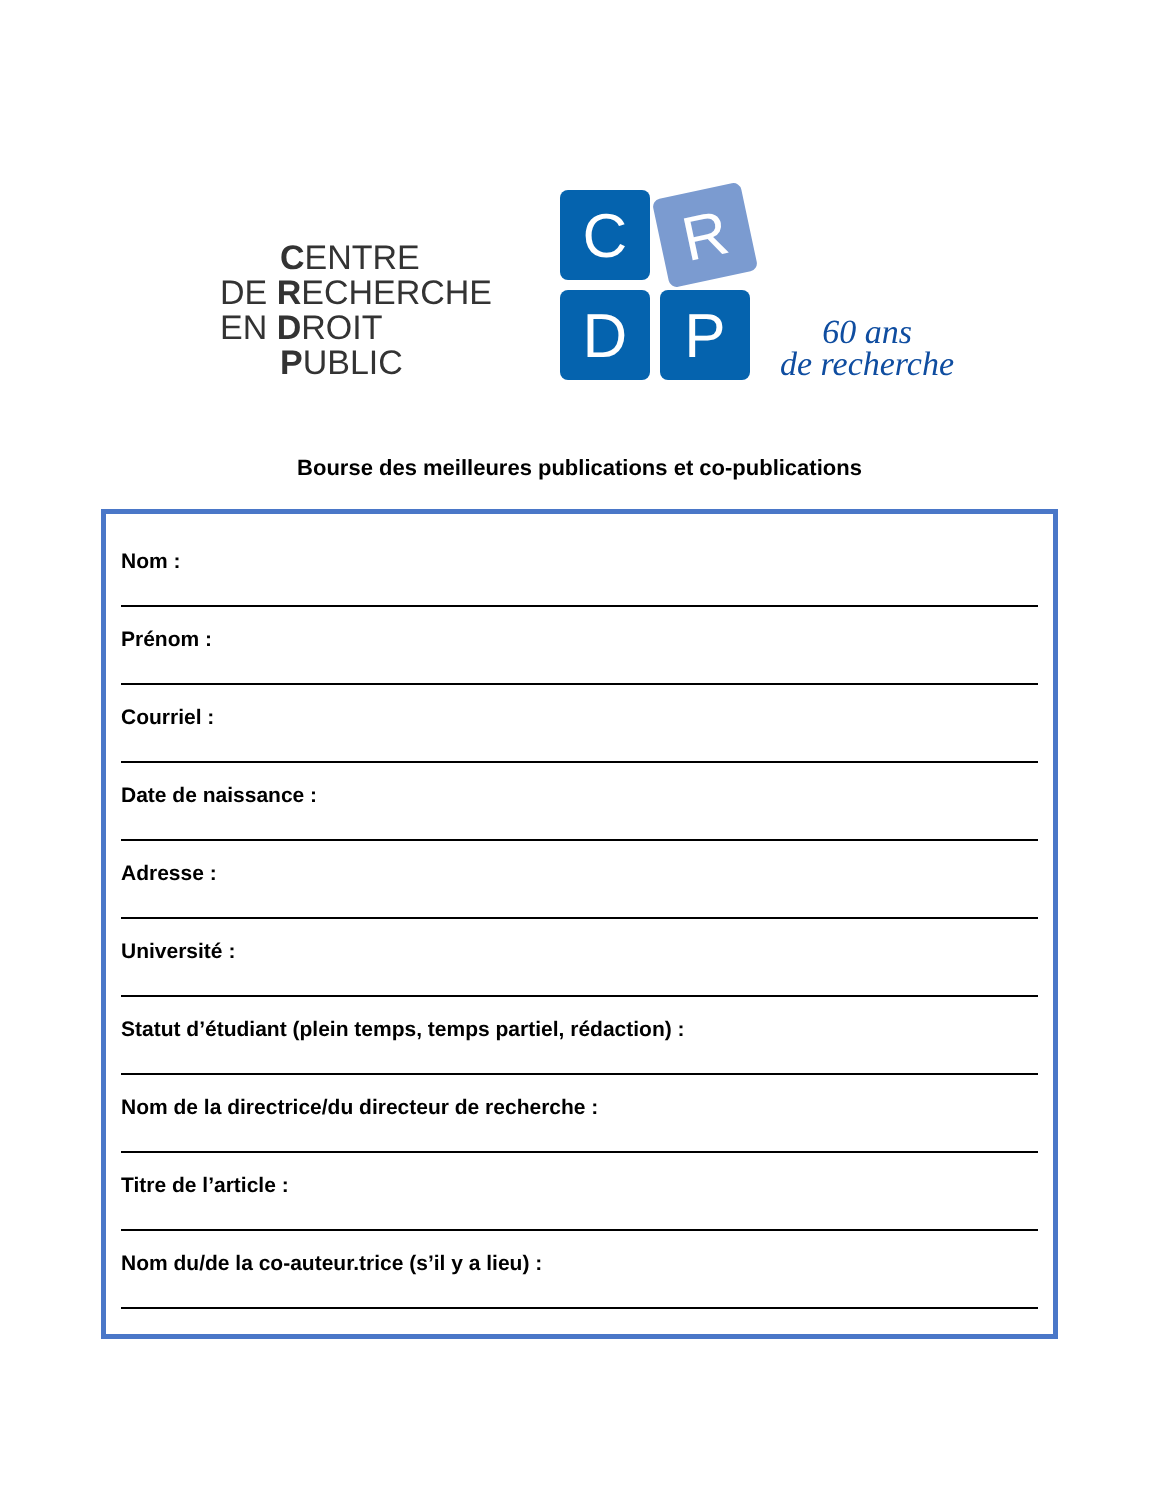CENTRE
DE RECHERCHE
EN DROIT
PUBLIC
C
R
D
P
60 ans
de recherche
Bourse des meilleures publications et co-publications
Nom :
Prénom :
Courriel :
Date de naissance :
Adresse :
Université :
Statut d’étudiant (plein temps, temps partiel, rédaction) :
Nom de la directrice/du directeur de recherche :
Titre de l’article :
Nom du/de la co-auteur.trice (s’il y a lieu) :